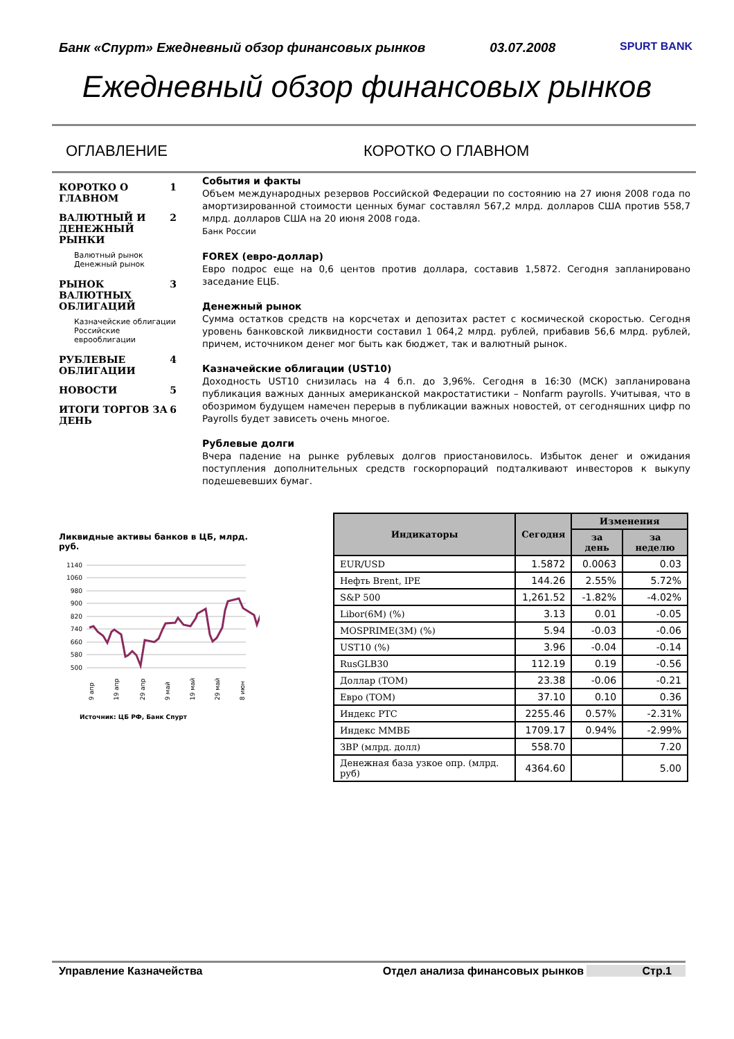Банк «Спурт» Ежедневный обзор финансовых рынков 03.07.2008 SPURT BANK
Ежедневный обзор финансовых рынков
ОГЛАВЛЕНИЕ КОРОТКО О ГЛАВНОМ
КОРОТКО О ГЛАВНОМ 1
ВАЛЮТНЫЙ И ДЕНЕЖНЫЙ РЫНКИ 2
Валютный рынок
Денежный рынок
РЫНОК ВАЛЮТНЫХ ОБЛИГАЦИЙ 3
Казначейские облигации
Российские еврооблигации
РУБЛЕВЫЕ ОБЛИГАЦИИ 4
НОВОСТИ 5
ИТОГИ ТОРГОВ ЗА ДЕНЬ 6
События и факты
Объем международных резервов Российской Федерации по состоянию на 27 июня 2008 года по амортизированной стоимости ценных бумаг составлял 567,2 млрд. долларов США против 558,7 млрд. долларов США на 20 июня 2008 года.
Банк России
FOREX (евро-доллар)
Евро подрос еще на 0,6 центов против доллара, составив 1,5872. Сегодня запланировано заседание ЕЦБ.
Денежный рынок
Сумма остатков средств на корсчетах и депозитах растет с космической скоростью. Сегодня уровень банковской ликвидности составил 1 064,2 млрд. рублей, прибавив 56,6 млрд. рублей, причем, источником денег мог быть как бюджет, так и валютный рынок.
Казначейские облигации (UST10)
Доходность UST10 снизилась на 4 б.п. до 3,96%. Сегодня в 16:30 (МСК) запланирована публикация важных данных американской макростатистики – Nonfarm payrolls. Учитывая, что в обозримом будущем намечен перерыв в публикации важных новостей, от сегодняшних цифр по Payrolls будет зависеть очень многое.
Рублевые долги
Вчера падение на рынке рублевых долгов приостановилось. Избыток денег и ожидания поступления дополнительных средств госкорпораций подталкивают инвесторов к выкупу подешевевших бумаг.
Ликвидные активы банков в ЦБ, млрд. руб.
1140
1060
980
900
820
740
660
580
500
9 апр
19 апр
29 апр
9 май
19 май
29 май
8 июн
Источник: ЦБ РФ, Банк Спурт
| Индикаторы | Сегодня | Изменения | |
| --- | --- | --- | --- |
| | | за день | за неделю |
| EUR/USD | 1.5872 | 0.0063 | 0.03 |
| Нефть Brent, IPE | 144.26 | 2.55% | 5.72% |
| S&P 500 | 1,261.52 | -1.82% | -4.02% |
| Libor(6M) (%) | 3.13 | 0.01 | -0.05 |
| MOSPRIME(3M) (%) | 5.94 | -0.03 | -0.06 |
| UST10 (%) | 3.96 | -0.04 | -0.14 |
| RusGLB30 | 112.19 | 0.19 | -0.56 |
| Доллар (TOM) | 23.38 | -0.06 | -0.21 |
| Евро (TOM) | 37.10 | 0.10 | 0.36 |
| Индекс РТС | 2255.46 | 0.57% | -2.31% |
| Индекс ММВБ | 1709.17 | 0.94% | -2.99% |
| ЗВР (млрд. долл) | 558.70 | | 7.20 |
| Денежная база узкое опр. (млрд. руб) | 4364.60 | | 5.00 |
Управление Казначейства Отдел анализа финансовых рынков Стр.1